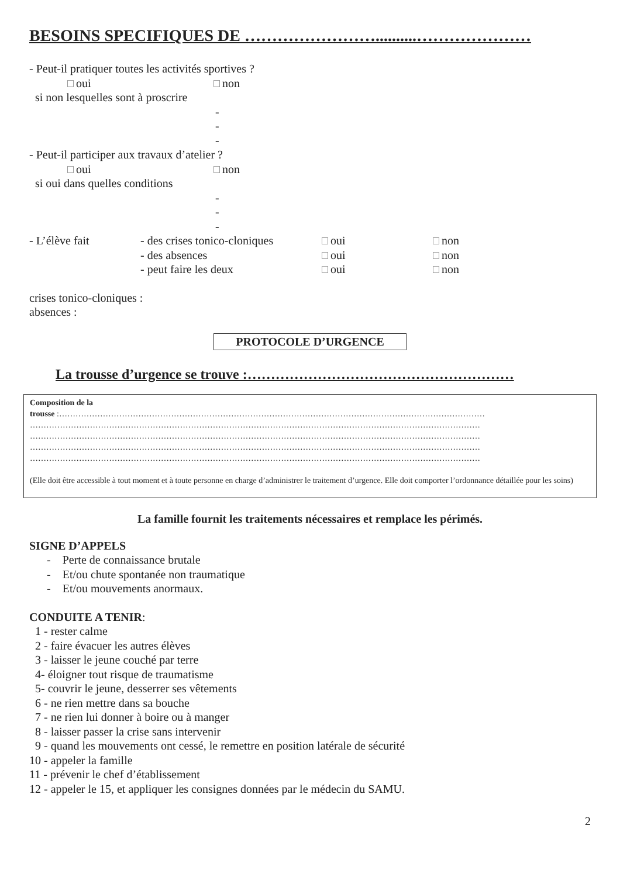BESOINS SPECIFIQUES DE ……………………..........…………………
- Peut-il pratiquer toutes les activités sportives ?
oui non
si non lesquelles sont à proscrire
-
-
-
- Peut-il participer aux travaux d’atelier ?
oui non
si oui dans quelles conditions
-
-
-
- L’élève fait - des crises tonico-cloniques oui non
- des absences oui non
- peut faire les deux oui non
crises tonico-cloniques :
absences :
PROTOCOLE D’URGENCE
La trousse d’urgence se trouve :…………………………………………………
Composition de la
trousse :…………………………………………………………………………………………………………………………………………
…………………………………………………………………………………………………………………………………………………
…………………………………………………………………………………………………………………………………………………
…………………………………………………………………………………………………………………………………………………
…………………………………………………………………………………………………………………………………………………
(Elle doit être accessible à tout moment et à toute personne en charge d’administrer le traitement d’urgence. Elle doit comporter l’ordonnance détaillée pour les soins)
La famille fournit les traitements nécessaires et remplace les périmés.
SIGNE D’APPELS
- Perte de connaissance brutale
- Et/ou chute spontanée non traumatique
- Et/ou mouvements anormaux.
CONDUITE A TENIR:
1 - rester calme
2 - faire évacuer les autres élèves
3 - laisser le jeune couché par terre
4- éloigner tout risque de traumatisme
5- couvrir le jeune, desserrer ses vêtements
6 - ne rien mettre dans sa bouche
7 - ne rien lui donner à boire ou à manger
8 - laisser passer la crise sans intervenir
9 - quand les mouvements ont cessé, le remettre en position latérale de sécurité
10 - appeler la famille
11 - prévenir le chef d’établissement
12 - appeler le 15, et appliquer les consignes données par le médecin du SAMU.
2